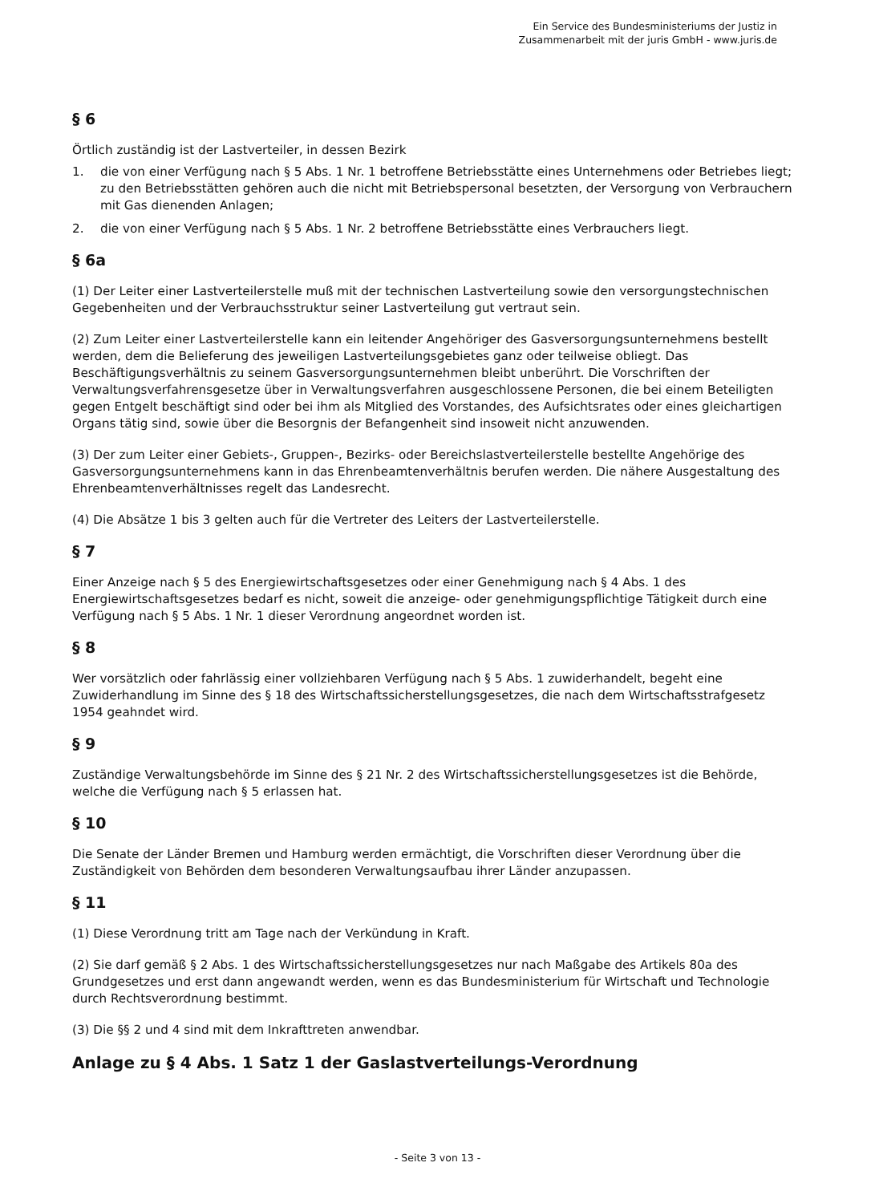Ein Service des Bundesministeriums der Justiz in
Zusammenarbeit mit der juris GmbH - www.juris.de
§ 6
Örtlich zuständig ist der Lastverteiler, in dessen Bezirk
1. die von einer Verfügung nach § 5 Abs. 1 Nr. 1 betroffene Betriebsstätte eines Unternehmens oder Betriebes liegt; zu den Betriebsstätten gehören auch die nicht mit Betriebspersonal besetzten, der Versorgung von Verbrauchern mit Gas dienenden Anlagen;
2. die von einer Verfügung nach § 5 Abs. 1 Nr. 2 betroffene Betriebsstätte eines Verbrauchers liegt.
§ 6a
(1) Der Leiter einer Lastverteilerstelle muß mit der technischen Lastverteilung sowie den versorgungstechnischen Gegebenheiten und der Verbrauchsstruktur seiner Lastverteilung gut vertraut sein.
(2) Zum Leiter einer Lastverteilerstelle kann ein leitender Angehöriger des Gasversorgungsunternehmens bestellt werden, dem die Belieferung des jeweiligen Lastverteilungsgebietes ganz oder teilweise obliegt. Das Beschäftigungsverhältnis zu seinem Gasversorgungsunternehmen bleibt unberührt. Die Vorschriften der Verwaltungsverfahrensgesetze über in Verwaltungsverfahren ausgeschlossene Personen, die bei einem Beteiligten gegen Entgelt beschäftigt sind oder bei ihm als Mitglied des Vorstandes, des Aufsichtsrates oder eines gleichartigen Organs tätig sind, sowie über die Besorgnis der Befangenheit sind insoweit nicht anzuwenden.
(3) Der zum Leiter einer Gebiets-, Gruppen-, Bezirks- oder Bereichslastverteilerstelle bestellte Angehörige des Gasversorgungsunternehmens kann in das Ehrenbeamtenverhältnis berufen werden. Die nähere Ausgestaltung des Ehrenbeamtenverhältnisses regelt das Landesrecht.
(4) Die Absätze 1 bis 3 gelten auch für die Vertreter des Leiters der Lastverteilerstelle.
§ 7
Einer Anzeige nach § 5 des Energiewirtschaftsgesetzes oder einer Genehmigung nach § 4 Abs. 1 des Energiewirtschaftsgesetzes bedarf es nicht, soweit die anzeige- oder genehmigungspflichtige Tätigkeit durch eine Verfügung nach § 5 Abs. 1 Nr. 1 dieser Verordnung angeordnet worden ist.
§ 8
Wer vorsätzlich oder fahrlässig einer vollziehbaren Verfügung nach § 5 Abs. 1 zuwiderhandelt, begeht eine Zuwiderhandlung im Sinne des § 18 des Wirtschaftssicherstellungsgesetzes, die nach dem Wirtschaftsstrafgesetz 1954 geahndet wird.
§ 9
Zuständige Verwaltungsbehörde im Sinne des § 21 Nr. 2 des Wirtschaftssicherstellungsgesetzes ist die Behörde, welche die Verfügung nach § 5 erlassen hat.
§ 10
Die Senate der Länder Bremen und Hamburg werden ermächtigt, die Vorschriften dieser Verordnung über die Zuständigkeit von Behörden dem besonderen Verwaltungsaufbau ihrer Länder anzupassen.
§ 11
(1) Diese Verordnung tritt am Tage nach der Verkündung in Kraft.
(2) Sie darf gemäß § 2 Abs. 1 des Wirtschaftssicherstellungsgesetzes nur nach Maßgabe des Artikels 80a des Grundgesetzes und erst dann angewandt werden, wenn es das Bundesministerium für Wirtschaft und Technologie durch Rechtsverordnung bestimmt.
(3) Die §§ 2 und 4 sind mit dem Inkrafttreten anwendbar.
Anlage zu § 4 Abs. 1 Satz 1 der Gaslastverteilungs-Verordnung
- Seite 3 von 13 -